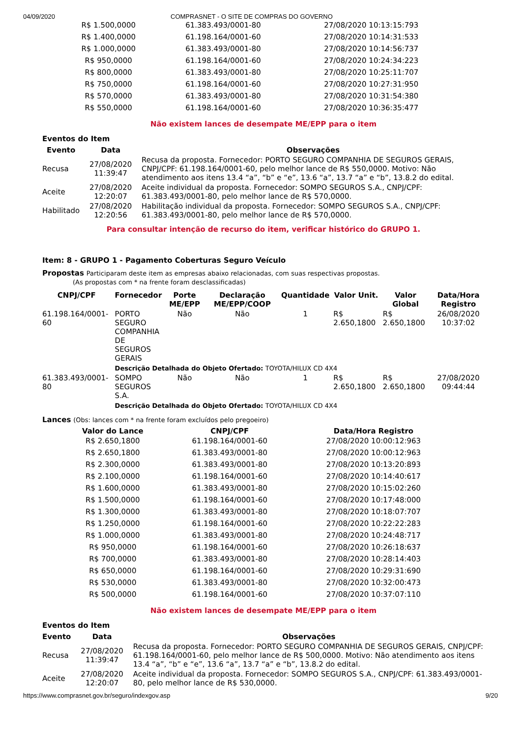04/09/2020 COMPRASNET - O SITE DE COMPRAS DO GOVERNO
| R$ 1.500,0000 | 61.383.493/0001-80 | 27/08/2020 10:13:15:793 |
| R$ 1.400,0000 | 61.198.164/0001-60 | 27/08/2020 10:14:31:533 |
| R$ 1.000,0000 | 61.383.493/0001-80 | 27/08/2020 10:14:56:737 |
| R$ 950,0000 | 61.198.164/0001-60 | 27/08/2020 10:24:34:223 |
| R$ 800,0000 | 61.383.493/0001-80 | 27/08/2020 10:25:11:707 |
| R$ 750,0000 | 61.198.164/0001-60 | 27/08/2020 10:27:31:950 |
| R$ 570,0000 | 61.383.493/0001-80 | 27/08/2020 10:31:54:380 |
| R$ 550,0000 | 61.198.164/0001-60 | 27/08/2020 10:36:35:477 |
Não existem lances de desempate ME/EPP para o item
Eventos do Item
| Evento | Data | Observações |
| --- | --- | --- |
| Recusa | 27/08/2020 11:39:47 | Recusa da proposta. Fornecedor: PORTO SEGURO COMPANHIA DE SEGUROS GERAIS, CNPJ/CPF: 61.198.164/0001-60, pelo melhor lance de R$ 550,0000. Motivo: Não atendimento aos itens 13.4 “a”, “b” e “e”, 13.6 “a”, 13.7 “a” e “b”, 13.8.2 do edital. |
| Aceite | 27/08/2020 12:20:07 | Aceite individual da proposta. Fornecedor: SOMPO SEGUROS S.A., CNPJ/CPF: 61.383.493/0001-80, pelo melhor lance de R$ 570,0000. |
| Habilitado | 27/08/2020 12:20:56 | Habilitação individual da proposta. Fornecedor: SOMPO SEGUROS S.A., CNPJ/CPF: 61.383.493/0001-80, pelo melhor lance de R$ 570,0000. |
Para consultar intenção de recurso do item, verificar histórico do GRUPO 1.
Item: 8 - GRUPO 1 - Pagamento Coberturas Seguro Veículo
Propostas Participaram deste item as empresas abaixo relacionadas, com suas respectivas propostas.
(As propostas com * na frente foram desclassificadas)
| CNPJ/CPF | Fornecedor | Porte ME/EPP | Declaração ME/EPP/COOP | Quantidade | Valor Unit. | Valor Global | Data/Hora Registro |
| --- | --- | --- | --- | --- | --- | --- | --- |
| 61.198.164/0001-60 | PORTO SEGURO COMPANHIA DE SEGUROS GERAIS | Não | Não | 1 | R$ 2.650,1800 | R$ 2.650,1800 | 26/08/2020 10:37:02 |
| | Descrição Detalhada do Objeto Ofertado: TOYOTA/HILUX CD 4X4 | | | | | | |
| 61.383.493/0001-80 | SOMPO SEGUROS S.A. | Não | Não | 1 | R$ 2.650,1800 | R$ 2.650,1800 | 27/08/2020 09:44:44 |
| | Descrição Detalhada do Objeto Ofertado: TOYOTA/HILUX CD 4X4 | | | | | | |
Lances (Obs: lances com * na frente foram excluídos pelo pregoeiro)
| Valor do Lance | CNPJ/CPF | Data/Hora Registro |
| --- | --- | --- |
| R$ 2.650,1800 | 61.198.164/0001-60 | 27/08/2020 10:00:12:963 |
| R$ 2.650,1800 | 61.383.493/0001-80 | 27/08/2020 10:00:12:963 |
| R$ 2.300,0000 | 61.383.493/0001-80 | 27/08/2020 10:13:20:893 |
| R$ 2.100,0000 | 61.198.164/0001-60 | 27/08/2020 10:14:40:617 |
| R$ 1.600,0000 | 61.383.493/0001-80 | 27/08/2020 10:15:02:260 |
| R$ 1.500,0000 | 61.198.164/0001-60 | 27/08/2020 10:17:48:000 |
| R$ 1.300,0000 | 61.383.493/0001-80 | 27/08/2020 10:18:07:707 |
| R$ 1.250,0000 | 61.198.164/0001-60 | 27/08/2020 10:22:22:283 |
| R$ 1.000,0000 | 61.383.493/0001-80 | 27/08/2020 10:24:48:717 |
| R$ 950,0000 | 61.198.164/0001-60 | 27/08/2020 10:26:18:637 |
| R$ 700,0000 | 61.383.493/0001-80 | 27/08/2020 10:28:14:403 |
| R$ 650,0000 | 61.198.164/0001-60 | 27/08/2020 10:29:31:690 |
| R$ 530,0000 | 61.383.493/0001-80 | 27/08/2020 10:32:00:473 |
| R$ 500,0000 | 61.198.164/0001-60 | 27/08/2020 10:37:07:110 |
Não existem lances de desempate ME/EPP para o item
Eventos do Item
| Evento | Data | Observações |
| --- | --- | --- |
| Recusa | 27/08/2020 11:39:47 | Recusa da proposta. Fornecedor: PORTO SEGURO COMPANHIA DE SEGUROS GERAIS, CNPJ/CPF: 61.198.164/0001-60, pelo melhor lance de R$ 500,0000. Motivo: Não atendimento aos itens 13.4 “a”, “b” e “e”, 13.6 “a”, 13.7 “a” e “b”, 13.8.2 do edital. |
| Aceite | 27/08/2020 12:20:07 | Aceite individual da proposta. Fornecedor: SOMPO SEGUROS S.A., CNPJ/CPF: 61.383.493/0001-80, pelo melhor lance de R$ 530,0000. |
https://www.comprasnet.gov.br/seguro/indexgov.asp 9/20